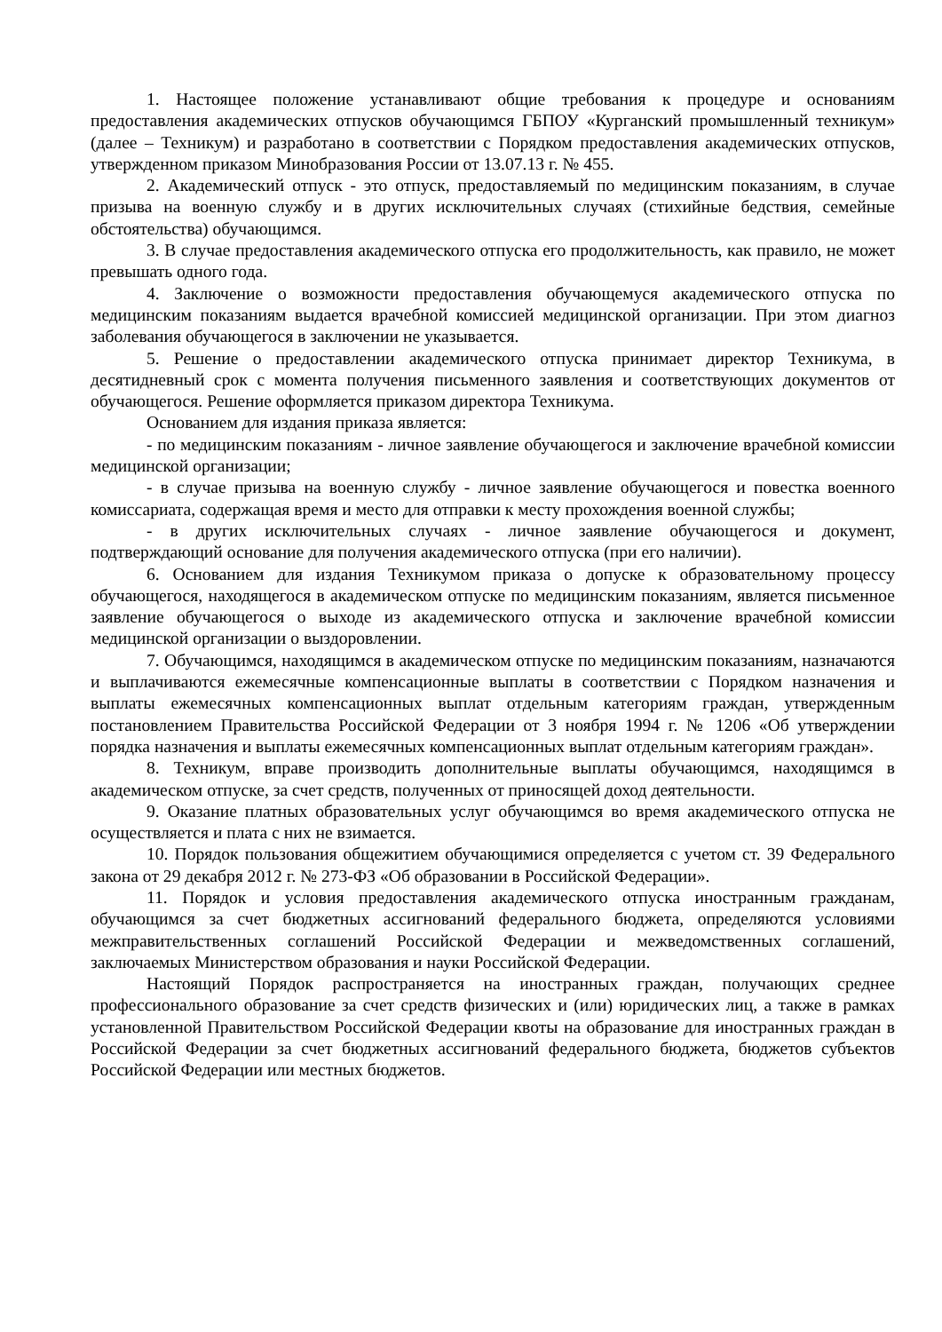1. Настоящее положение устанавливают общие требования к процедуре и основаниям предоставления академических отпусков обучающимся ГБПОУ «Курганский промышленный техникум» (далее – Техникум) и разработано в соответствии с Порядком предоставления академических отпусков, утвержденном приказом Минобразования России от 13.07.13 г. № 455.
2. Академический отпуск - это отпуск, предоставляемый по медицинским показаниям, в случае призыва на военную службу и в других исключительных случаях (стихийные бедствия, семейные обстоятельства) обучающимся.
3. В случае предоставления академического отпуска его продолжительность, как правило, не может превышать одного года.
4. Заключение о возможности предоставления обучающемуся академического отпуска по медицинским показаниям выдается врачебной комиссией медицинской организации. При этом диагноз заболевания обучающегося в заключении не указывается.
5. Решение о предоставлении академического отпуска принимает директор Техникума, в десятидневный срок с момента получения письменного заявления и соответствующих документов от обучающегося. Решение оформляется приказом директора Техникума.
Основанием для издания приказа является:
- по медицинским показаниям - личное заявление обучающегося и заключение врачебной комиссии медицинской организации;
- в случае призыва на военную службу - личное заявление обучающегося и повестка военного комиссариата, содержащая время и место для отправки к месту прохождения военной службы;
- в других исключительных случаях - личное заявление обучающегося и документ, подтверждающий основание для получения академического отпуска (при его наличии).
6. Основанием для издания Техникумом приказа о допуске к образовательному процессу обучающегося, находящегося в академическом отпуске по медицинским показаниям, является письменное заявление обучающегося о выходе из академического отпуска и заключение врачебной комиссии медицинской организации о выздоровлении.
7. Обучающимся, находящимся в академическом отпуске по медицинским показаниям, назначаются и выплачиваются ежемесячные компенсационные выплаты в соответствии с Порядком назначения и выплаты ежемесячных компенсационных выплат отдельным категориям граждан, утвержденным постановлением Правительства Российской Федерации от 3 ноября 1994 г. № 1206 «Об утверждении порядка назначения и выплаты ежемесячных компенсационных выплат отдельным категориям граждан».
8. Техникум, вправе производить дополнительные выплаты обучающимся, находящимся в академическом отпуске, за счет средств, полученных от приносящей доход деятельности.
9. Оказание платных образовательных услуг обучающимся во время академического отпуска не осуществляется и плата с них не взимается.
10. Порядок пользования общежитием обучающимися определяется с учетом ст. 39 Федерального закона от 29 декабря 2012 г. № 273-ФЗ «Об образовании в Российской Федерации».
11. Порядок и условия предоставления академического отпуска иностранным гражданам, обучающимся за счет бюджетных ассигнований федерального бюджета, определяются условиями межправительственных соглашений Российской Федерации и межведомственных соглашений, заключаемых Министерством образования и науки Российской Федерации.
Настоящий Порядок распространяется на иностранных граждан, получающих среднее профессионального образование за счет средств физических и (или) юридических лиц, а также в рамках установленной Правительством Российской Федерации квоты на образование для иностранных граждан в Российской Федерации за счет бюджетных ассигнований федерального бюджета, бюджетов субъектов Российской Федерации или местных бюджетов.